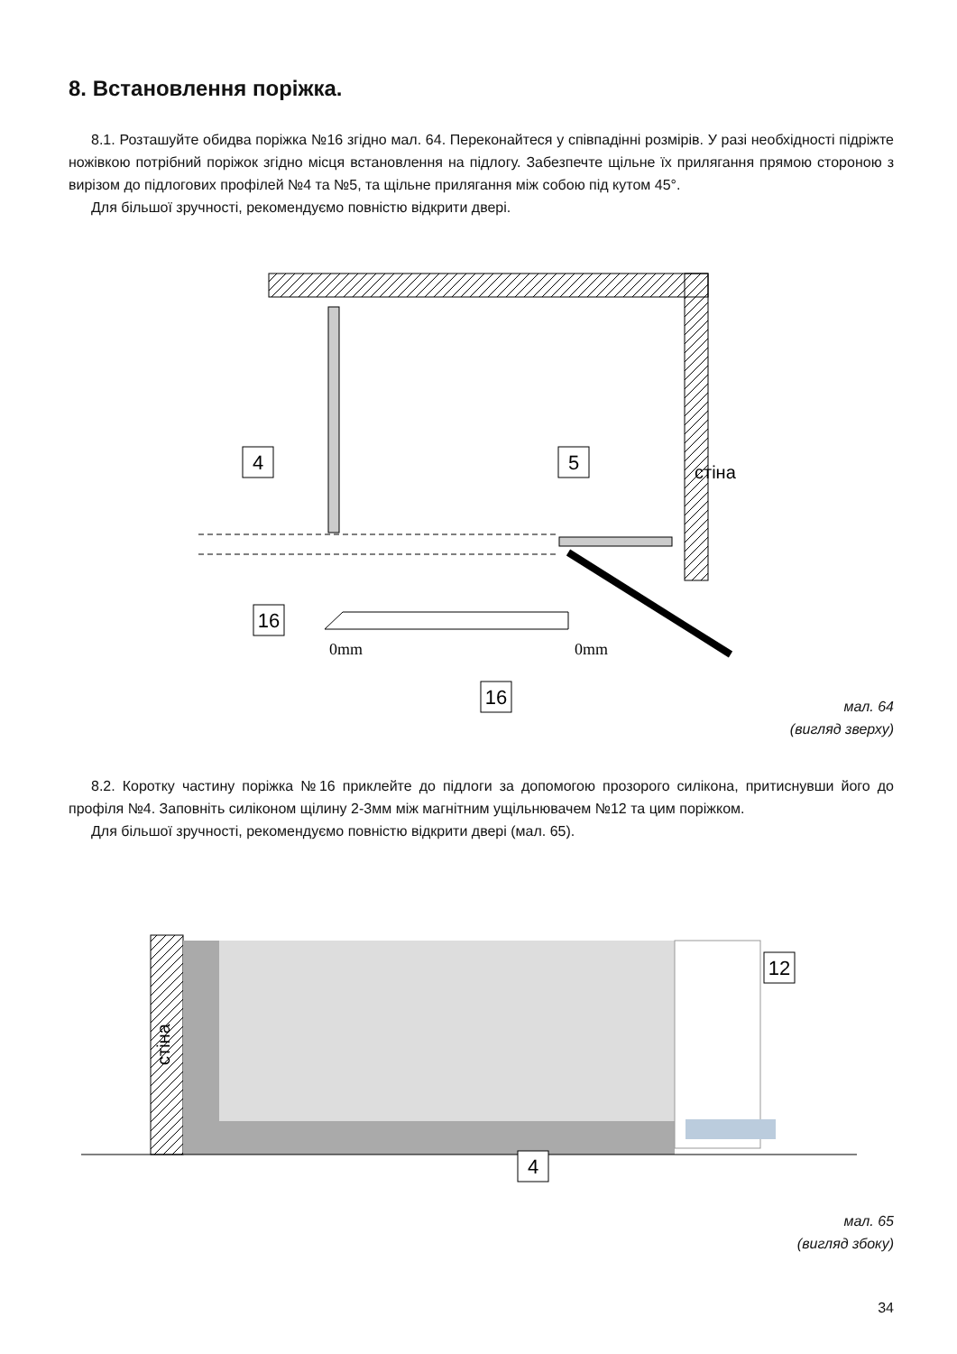8. Встановлення поріжка.
8.1. Розташуйте обидва поріжка №16 згідно мал. 64. Переконайтеся у співпадінні розмірів. У разі необхідності підріжте ножівкою потрібний поріжок згідно місця встановлення на підлогу. Забезпечте щільне їх прилягання прямою стороною з вирізом до підлогових профілей №4 та №5, та щільне прилягання між собою під кутом 45°.
Для більшої зручності, рекомендуємо повністю відкрити двері.
4
5
16
16
0mm
0mm
стіна
мал. 64
(вигляд зверху)
8.2. Коротку частину поріжка №16 приклейте до підлоги за допомогою прозорого силікона, притиснувши його до профіля №4. Заповніть силіконом щілину 2-3мм між магнітним ущільнювачем №12 та цим поріжком.
Для більшої зручності, рекомендуємо повністю відкрити двері (мал. 65).
12
4
стіна
мал. 65
(вигляд збоку)
34